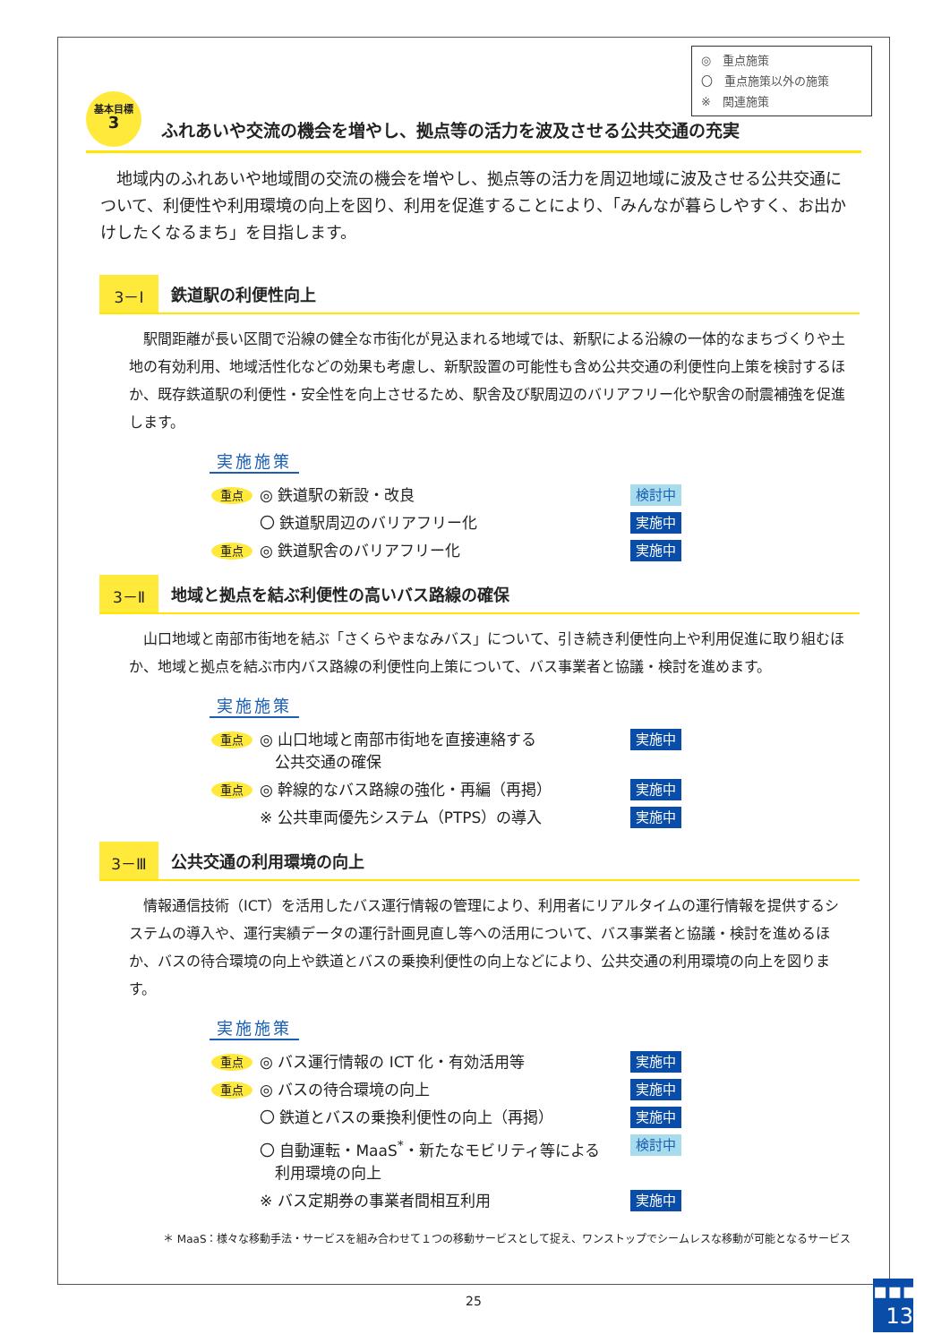◎　重点施策
〇　重点施策以外の施策
※　関連施策
基本目標
3
ふれあいや交流の機会を増やし、拠点等の活力を波及させる公共交通の充実
地域内のふれあいや地域間の交流の機会を増やし、拠点等の活力を周辺地域に波及させる公共交通について、利便性や利用環境の向上を図り、利用を促進することにより、「みんなが暮らしやすく、お出かけしたくなるまち」を目指します。
3－Ⅰ
鉄道駅の利便性向上
駅間距離が長い区間で沿線の健全な市街化が見込まれる地域では、新駅による沿線の一体的なまちづくりや土地の有効利用、地域活性化などの効果も考慮し、新駅設置の可能性も含め公共交通の利便性向上策を検討するほか、既存鉄道駅の利便性・安全性を向上させるため、駅舎及び駅周辺のバリアフリー化や駅舎の耐震補強を促進します。
実施施策
重点
◎ 鉄道駅の新設・改良
検討中
〇 鉄道駅周辺のバリアフリー化
実施中
重点
◎ 鉄道駅舎のバリアフリー化
実施中
3－Ⅱ
地域と拠点を結ぶ利便性の高いバス路線の確保
山口地域と南部市街地を結ぶ「さくらやまなみバス」について、引き続き利便性向上や利用促進に取り組むほか、地域と拠点を結ぶ市内バス路線の利便性向上策について、バス事業者と協議・検討を進めます。
実施施策
重点
◎ 山口地域と南部市街地を直接連絡する
　公共交通の確保
実施中
重点
◎ 幹線的なバス路線の強化・再編（再掲）
実施中
※ 公共車両優先システム（PTPS）の導入
実施中
3－Ⅲ
公共交通の利用環境の向上
情報通信技術（ICT）を活用したバス運行情報の管理により、利用者にリアルタイムの運行情報を提供するシステムの導入や、運行実績データの運行計画見直し等への活用について、バス事業者と協議・検討を進めるほか、バスの待合環境の向上や鉄道とバスの乗換利便性の向上などにより、公共交通の利用環境の向上を図ります。
実施施策
重点
◎ バス運行情報の ICT 化・有効活用等
実施中
重点
◎ バスの待合環境の向上
実施中
〇 鉄道とバスの乗換利便性の向上（再掲）
実施中
〇 自動運転・MaaS<sup>*</sup>・新たなモビリティ等による
　利用環境の向上
検討中
※ バス定期券の事業者間相互利用
実施中
＊ MaaS：様々な移動手法・サービスを組み合わせて１つの移動サービスとして捉え、ワンストップでシームレスな移動が可能となるサービス
25
▪▪▪
13